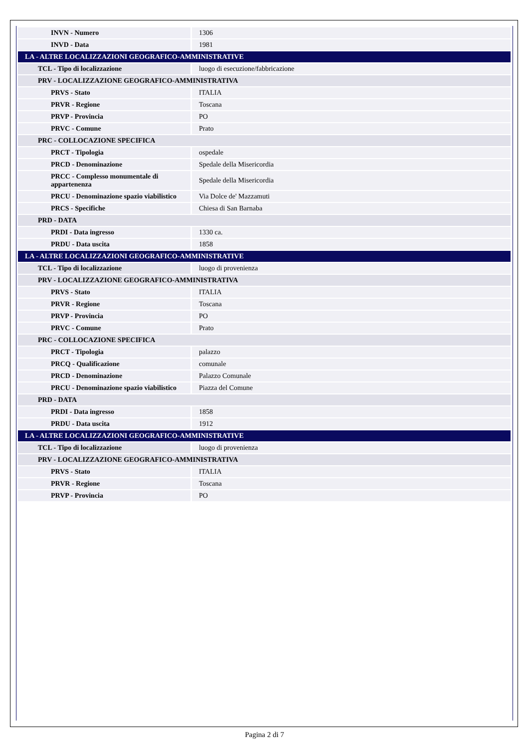| INVN - Numero | 1306 |
| INVD - Data | 1981 |
| LA - ALTRE LOCALIZZAZIONI GEOGRAFICO-AMMINISTRATIVE | |
| TCL - Tipo di localizzazione | luogo di esecuzione/fabbricazione |
| PRV - LOCALIZZAZIONE GEOGRAFICO-AMMINISTRATIVA | |
| PRVS - Stato | ITALIA |
| PRVR - Regione | Toscana |
| PRVP - Provincia | PO |
| PRVC - Comune | Prato |
| PRC - COLLOCAZIONE SPECIFICA | |
| PRCT - Tipologia | ospedale |
| PRCD - Denominazione | Spedale della Misericordia |
| PRCC - Complesso monumentale di appartenenza | Spedale della Misericordia |
| PRCU - Denominazione spazio viabilistico | Via Dolce de' Mazzamuti |
| PRCS - Specifiche | Chiesa di San Barnaba |
| PRD - DATA | |
| PRDI - Data ingresso | 1330 ca. |
| PRDU - Data uscita | 1858 |
| LA - ALTRE LOCALIZZAZIONI GEOGRAFICO-AMMINISTRATIVE | |
| TCL - Tipo di localizzazione | luogo di provenienza |
| PRV - LOCALIZZAZIONE GEOGRAFICO-AMMINISTRATIVA | |
| PRVS - Stato | ITALIA |
| PRVR - Regione | Toscana |
| PRVP - Provincia | PO |
| PRVC - Comune | Prato |
| PRC - COLLOCAZIONE SPECIFICA | |
| PRCT - Tipologia | palazzo |
| PRCQ - Qualificazione | comunale |
| PRCD - Denominazione | Palazzo Comunale |
| PRCU - Denominazione spazio viabilistico | Piazza del Comune |
| PRD - DATA | |
| PRDI - Data ingresso | 1858 |
| PRDU - Data uscita | 1912 |
| LA - ALTRE LOCALIZZAZIONI GEOGRAFICO-AMMINISTRATIVE | |
| TCL - Tipo di localizzazione | luogo di provenienza |
| PRV - LOCALIZZAZIONE GEOGRAFICO-AMMINISTRATIVA | |
| PRVS - Stato | ITALIA |
| PRVR - Regione | Toscana |
| PRVP - Provincia | PO |
Pagina 2 di 7